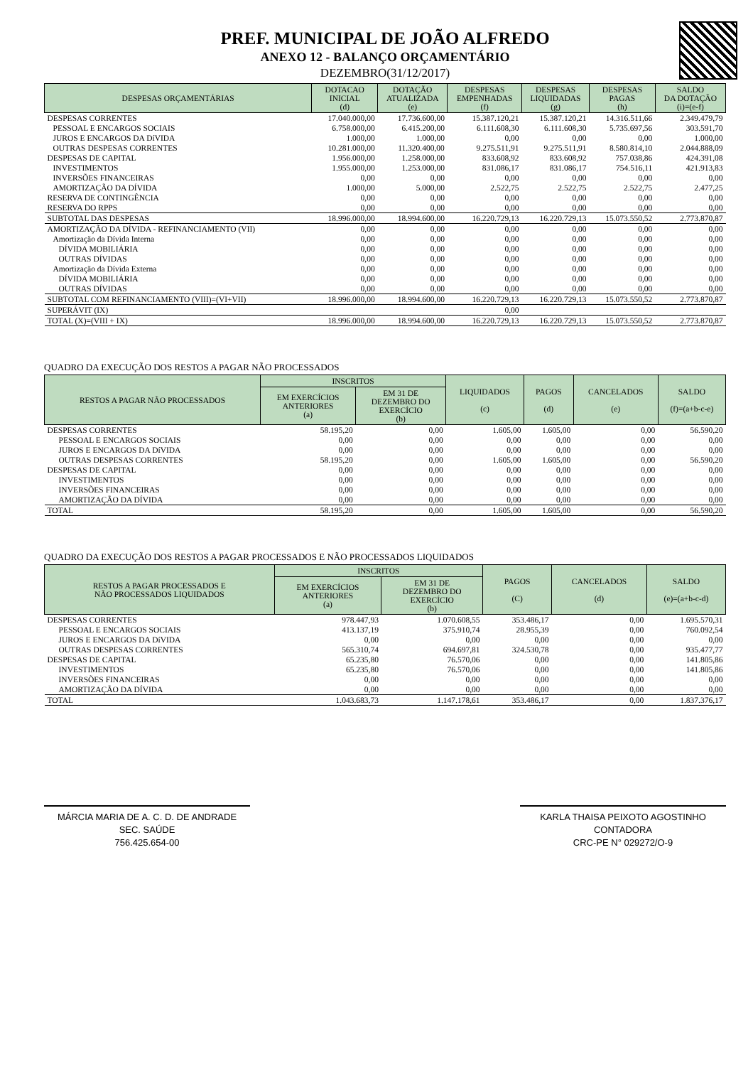PREF. MUNICIPAL DE JOÃO ALFREDO
ANEXO 12 - BALANÇO ORÇAMENTÁRIO
DEZEMBRO(31/12/2017)
| DESPESAS ORÇAMENTÁRIAS | DOTACAO INICIAL (d) | DOTAÇÃO ATUALIZADA (e) | DESPESAS EMPENHADAS (f) | DESPESAS LIQUIDADAS (g) | DESPESAS PAGAS (h) | SALDO DA DOTAÇÃO (i)=(e-f) |
| --- | --- | --- | --- | --- | --- | --- |
| DESPESAS CORRENTES | 17.040.000,00 | 17.736.600,00 | 15.387.120,21 | 15.387.120,21 | 14.316.511,66 | 2.349.479,79 |
| PESSOAL E ENCARGOS SOCIAIS | 6.758.000,00 | 6.415.200,00 | 6.111.608,30 | 6.111.608,30 | 5.735.697,56 | 303.591,70 |
| JUROS E ENCARGOS DA DíVIDA | 1.000,00 | 1.000,00 | 0,00 | 0,00 | 0,00 | 1.000,00 |
| OUTRAS DESPESAS CORRENTES | 10.281.000,00 | 11.320.400,00 | 9.275.511,91 | 9.275.511,91 | 8.580.814,10 | 2.044.888,09 |
| DESPESAS DE CAPITAL | 1.956.000,00 | 1.258.000,00 | 833.608,92 | 833.608,92 | 757.038,86 | 424.391,08 |
| INVESTIMENTOS | 1.955.000,00 | 1.253.000,00 | 831.086,17 | 831.086,17 | 754.516,11 | 421.913,83 |
| INVERSÕES FINANCEIRAS | 0,00 | 0,00 | 0,00 | 0,00 | 0,00 | 0,00 |
| AMORTIZAÇÃO DA DÍVIDA | 1.000,00 | 5.000,00 | 2.522,75 | 2.522,75 | 2.522,75 | 2.477,25 |
| RESERVA DE CONTINGÊNCIA | 0,00 | 0,00 | 0,00 | 0,00 | 0,00 | 0,00 |
| RESERVA DO RPPS | 0,00 | 0,00 | 0,00 | 0,00 | 0,00 | 0,00 |
| SUBTOTAL DAS DESPESAS | 18.996.000,00 | 18.994.600,00 | 16.220.729,13 | 16.220.729,13 | 15.073.550,52 | 2.773.870,87 |
| AMORTIZAÇÃO DA DÍVIDA - REFINANCIAMENTO (VII) | 0,00 | 0,00 | 0,00 | 0,00 | 0,00 | 0,00 |
| Amortização da Dívida Interna | 0,00 | 0,00 | 0,00 | 0,00 | 0,00 | 0,00 |
| DÍVIDA MOBILIÁRIA | 0,00 | 0,00 | 0,00 | 0,00 | 0,00 | 0,00 |
| OUTRAS DÍVIDAS | 0,00 | 0,00 | 0,00 | 0,00 | 0,00 | 0,00 |
| Amortização da Dívida Externa | 0,00 | 0,00 | 0,00 | 0,00 | 0,00 | 0,00 |
| DÍVIDA MOBILIÁRIA | 0,00 | 0,00 | 0,00 | 0,00 | 0,00 | 0,00 |
| OUTRAS DÍVIDAS | 0,00 | 0,00 | 0,00 | 0,00 | 0,00 | 0,00 |
| SUBTOTAL COM REFINANCIAMENTO (VIII)=(VI+VII) | 18.996.000,00 | 18.994.600,00 | 16.220.729,13 | 16.220.729,13 | 15.073.550,52 | 2.773.870,87 |
| SUPERÁVIT (IX) | | | 0,00 | | | |
| TOTAL (X)=(VIII + IX) | 18.996.000,00 | 18.994.600,00 | 16.220.729,13 | 16.220.729,13 | 15.073.550,52 | 2.773.870,87 |
QUADRO DA EXECUÇÃO DOS RESTOS A PAGAR NÃO PROCESSADOS
| RESTOS A PAGAR NÃO PROCESSADOS | INSCRITOS | | LIQUIDADOS (c) | PAGOS (d) | CANCELADOS (e) | SALDO (f)=(a+b-c-e) |
| --- | --- | --- | --- | --- | --- | --- |
| | EM EXERCÍCIOS ANTERIORES (a) | EM 31 DE DEZEMBRO DO EXERCÍCIO (b) | | | | |
| DESPESAS CORRENTES | 58.195,20 | 0,00 | 1.605,00 | 1.605,00 | 0,00 | 56.590,20 |
| PESSOAL E ENCARGOS SOCIAIS | 0,00 | 0,00 | 0,00 | 0,00 | 0,00 | 0,00 |
| JUROS E ENCARGOS DA DíVIDA | 0,00 | 0,00 | 0,00 | 0,00 | 0,00 | 0,00 |
| OUTRAS DESPESAS CORRENTES | 58.195,20 | 0,00 | 1.605,00 | 1.605,00 | 0,00 | 56.590,20 |
| DESPESAS DE CAPITAL | 0,00 | 0,00 | 0,00 | 0,00 | 0,00 | 0,00 |
| INVESTIMENTOS | 0,00 | 0,00 | 0,00 | 0,00 | 0,00 | 0,00 |
| INVERSÕES FINANCEIRAS | 0,00 | 0,00 | 0,00 | 0,00 | 0,00 | 0,00 |
| AMORTIZAÇÃO DA DÍVIDA | 0,00 | 0,00 | 0,00 | 0,00 | 0,00 | 0,00 |
| TOTAL | 58.195,20 | 0,00 | 1.605,00 | 1.605,00 | 0,00 | 56.590,20 |
QUADRO DA EXECUÇÃO DOS RESTOS A PAGAR PROCESSADOS E NÃO PROCESSADOS LIQUIDADOS
| RESTOS A PAGAR PROCESSADOS E NÃO PROCESSADOS LIQUIDADOS | INSCRITOS | | PAGOS (C) | CANCELADOS (d) | SALDO (e)=(a+b-c-d) |
| --- | --- | --- | --- | --- | --- |
| | EM EXERCÍCIOS ANTERIORES (a) | EM 31 DE DEZEMBRO DO EXERCÍCIO (b) | | | |
| DESPESAS CORRENTES | 978.447,93 | 1.070.608,55 | 353.486,17 | 0,00 | 1.695.570,31 |
| PESSOAL E ENCARGOS SOCIAIS | 413.137,19 | 375.910,74 | 28.955,39 | 0,00 | 760.092,54 |
| JUROS E ENCARGOS DA DíVIDA | 0,00 | 0,00 | 0,00 | 0,00 | 0,00 |
| OUTRAS DESPESAS CORRENTES | 565.310,74 | 694.697,81 | 324.530,78 | 0,00 | 935.477,77 |
| DESPESAS DE CAPITAL | 65.235,80 | 76.570,06 | 0,00 | 0,00 | 141.805,86 |
| INVESTIMENTOS | 65.235,80 | 76.570,06 | 0,00 | 0,00 | 141.805,86 |
| INVERSÕES FINANCEIRAS | 0,00 | 0,00 | 0,00 | 0,00 | 0,00 |
| AMORTIZAÇÃO DA DÍVIDA | 0,00 | 0,00 | 0,00 | 0,00 | 0,00 |
| TOTAL | 1.043.683,73 | 1.147.178,61 | 353.486,17 | 0,00 | 1.837.376,17 |
MÁRCIA MARIA DE A. C. D. DE ANDRADE
SEC. SAÚDE
756.425.654-00
KARLA THAISA PEIXOTO AGOSTINHO
CONTADORA
CRC-PE N° 029272/O-9